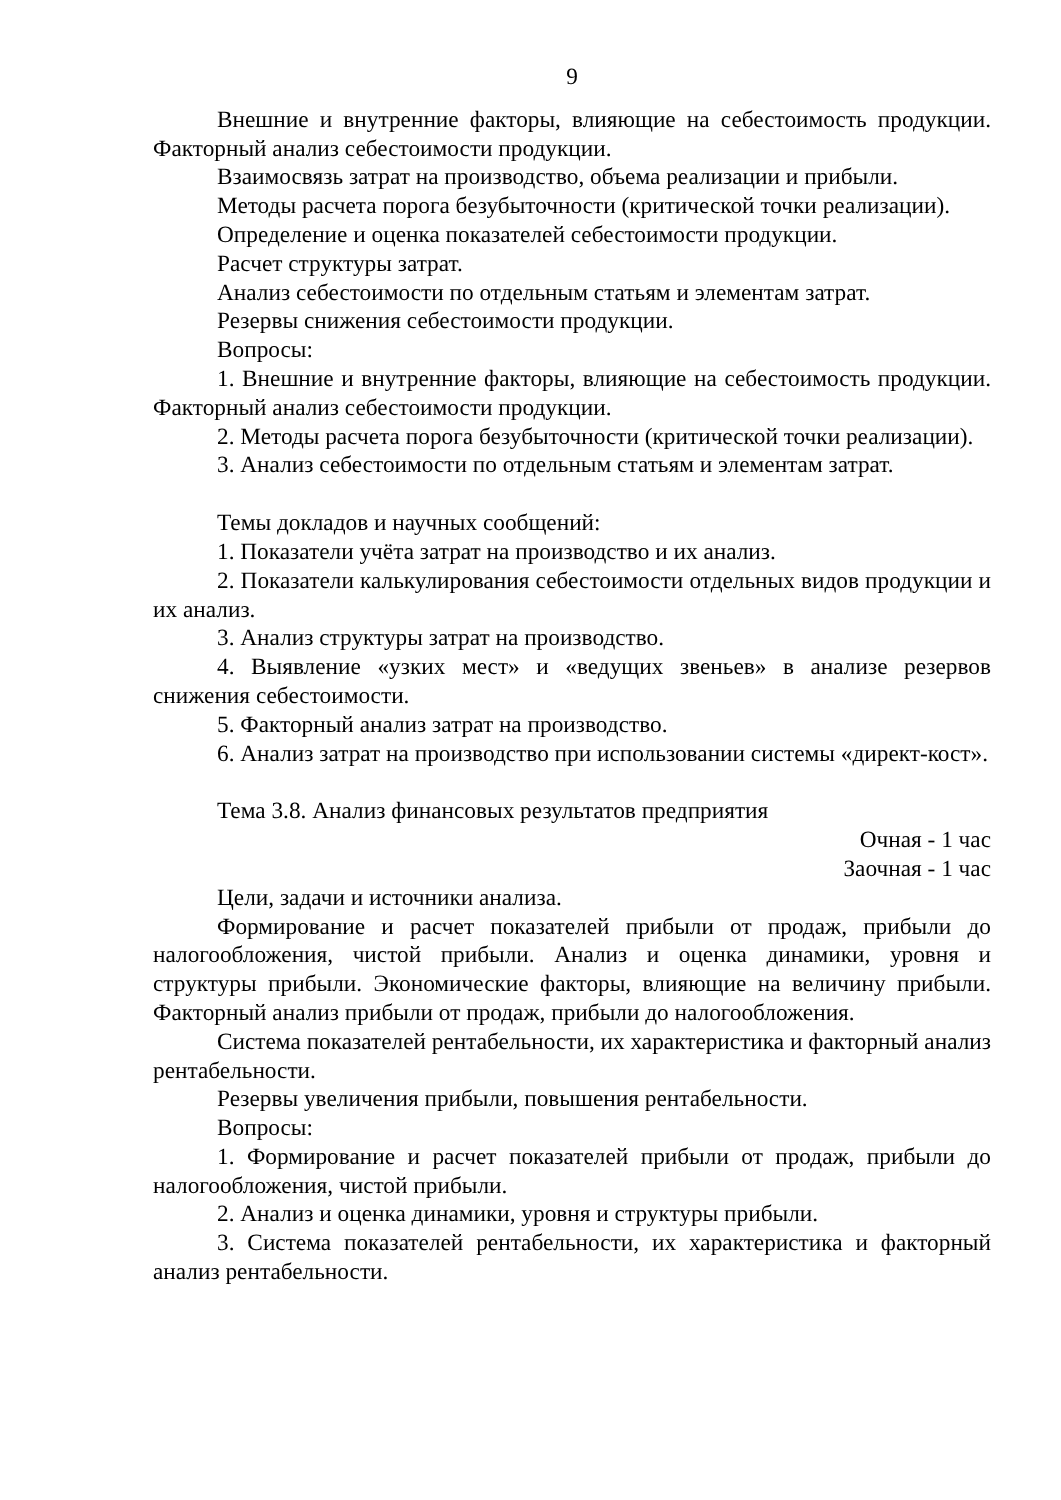9
Внешние и внутренние факторы, влияющие на себестоимость продукции. Факторный анализ себестоимости продукции.
Взаимосвязь затрат на производство, объема реализации и прибыли.
Методы расчета порога безубыточности (критической точки реализации).
Определение и оценка показателей себестоимости продукции.
Расчет структуры затрат.
Анализ себестоимости по отдельным статьям и элементам затрат.
Резервы снижения себестоимости продукции.
Вопросы:
1. Внешние и внутренние факторы, влияющие на себестоимость продукции. Факторный анализ себестоимости продукции.
2. Методы расчета порога безубыточности (критической точки реализации).
3. Анализ себестоимости по отдельным статьям и элементам затрат.
Темы докладов и научных сообщений:
1. Показатели учёта затрат на производство и их анализ.
2. Показатели калькулирования себестоимости отдельных видов продукции и их анализ.
3. Анализ структуры затрат на производство.
4. Выявление «узких мест» и «ведущих звеньев» в анализе резервов снижения себестоимости.
5. Факторный анализ затрат на производство.
6. Анализ затрат на производство при использовании системы «директ-кост».
Тема 3.8. Анализ финансовых результатов предприятия
Очная - 1 час
Заочная - 1 час
Цели, задачи и источники анализа.
Формирование и расчет показателей прибыли от продаж, прибыли до налогообложения, чистой прибыли. Анализ и оценка динамики, уровня и структуры прибыли. Экономические факторы, влияющие на величину прибыли. Факторный анализ прибыли от продаж, прибыли до налогообложения.
Система показателей рентабельности, их характеристика и факторный анализ рентабельности.
Резервы увеличения прибыли, повышения рентабельности.
Вопросы:
1. Формирование и расчет показателей прибыли от продаж, прибыли до налогообложения, чистой прибыли.
2. Анализ и оценка динамики, уровня и структуры прибыли.
3. Система показателей рентабельности, их характеристика и факторный анализ рентабельности.